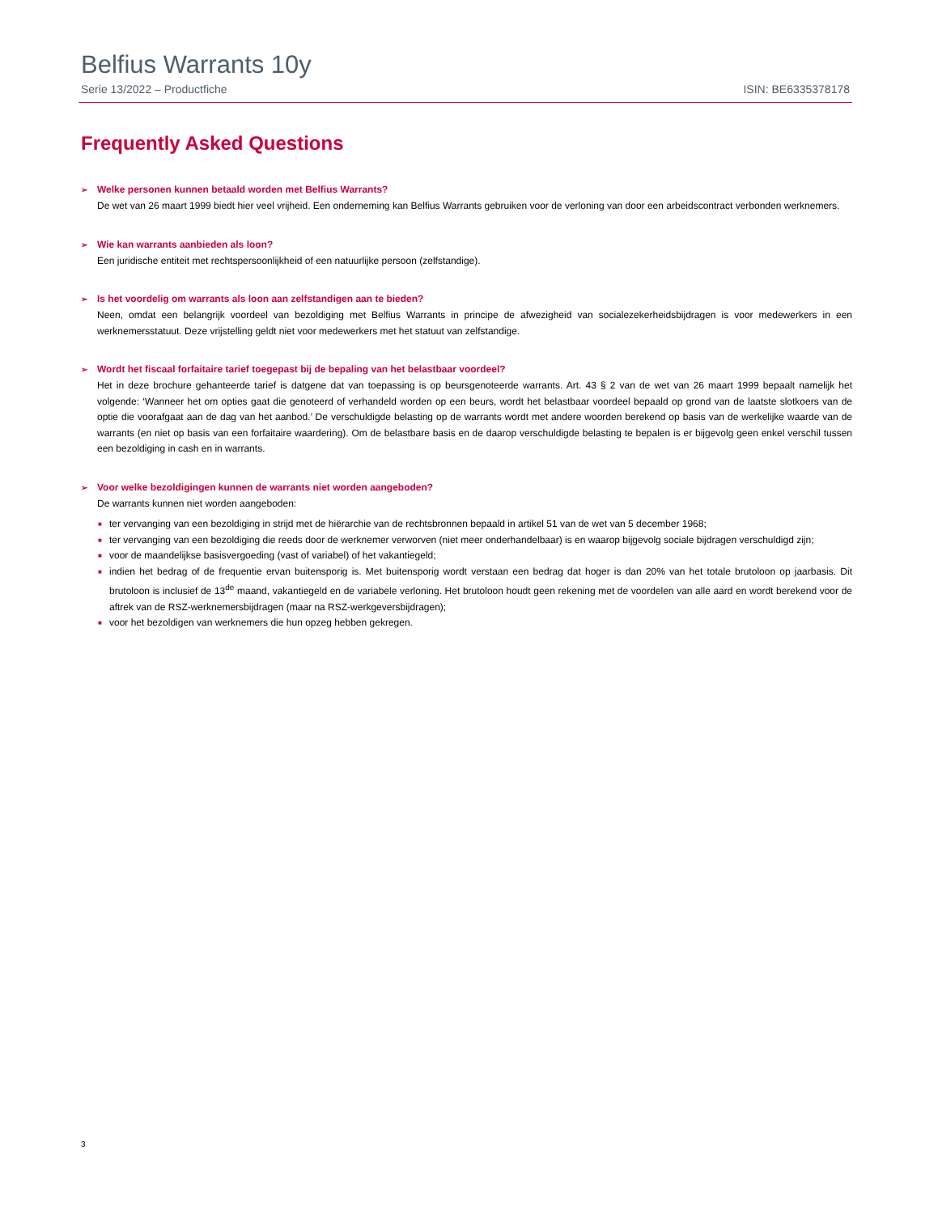Belfius Warrants 10y
Serie 13/2022 – Productfiche ISIN: BE6335378178
Frequently Asked Questions
➢ Welke personen kunnen betaald worden met Belfius Warrants?
De wet van 26 maart 1999 biedt hier veel vrijheid. Een onderneming kan Belfius Warrants gebruiken voor de verloning van door een arbeidscontract verbonden werknemers.
➢ Wie kan warrants aanbieden als loon?
Een juridische entiteit met rechtspersoonlijkheid of een natuurlijke persoon (zelfstandige).
➢ Is het voordelig om warrants als loon aan zelfstandigen aan te bieden?
Neen, omdat een belangrijk voordeel van bezoldiging met Belfius Warrants in principe de afwezigheid van socialezekerheidsbijdragen is voor medewerkers in een werknemersstatuut. Deze vrijstelling geldt niet voor medewerkers met het statuut van zelfstandige.
➢ Wordt het fiscaal forfaitaire tarief toegepast bij de bepaling van het belastbaar voordeel?
Het in deze brochure gehanteerde tarief is datgene dat van toepassing is op beursgenoteerde warrants. Art. 43 § 2 van de wet van 26 maart 1999 bepaalt namelijk het volgende: ‘Wanneer het om opties gaat die genoteerd of verhandeld worden op een beurs, wordt het belastbaar voordeel bepaald op grond van de laatste slotkoers van de optie die voorafgaat aan de dag van het aanbod.’ De verschuldigde belasting op de warrants wordt met andere woorden berekend op basis van de werkelijke waarde van de warrants (en niet op basis van een forfaitaire waardering). Om de belastbare basis en de daarop verschuldigde belasting te bepalen is er bijgevolg geen enkel verschil tussen een bezoldiging in cash en in warrants.
➢ Voor welke bezoldigingen kunnen de warrants niet worden aangeboden?
De warrants kunnen niet worden aangeboden:
■ ter vervanging van een bezoldiging in strijd met de hiërarchie van de rechtsbronnen bepaald in artikel 51 van de wet van 5 december 1968;
■ ter vervanging van een bezoldiging die reeds door de werknemer verworven (niet meer onderhandelbaar) is en waarop bijgevolg sociale bijdragen verschuldigd zijn;
■ voor de maandelijkse basisvergoeding (vast of variabel) of het vakantiegeld;
■ indien het bedrag of de frequentie ervan buitensporig is. Met buitensporig wordt verstaan een bedrag dat hoger is dan 20% van het totale brutoloon op jaarbasis. Dit brutoloon is inclusief de 13<sup>de</sup> maand, vakantiegeld en de variabele verloning. Het brutoloon houdt geen rekening met de voordelen van alle aard en wordt berekend voor de aftrek van de RSZ-werknemersbijdragen (maar na RSZ-werkgeversbijdragen);
■ voor het bezoldigen van werknemers die hun opzeg hebben gekregen.
3